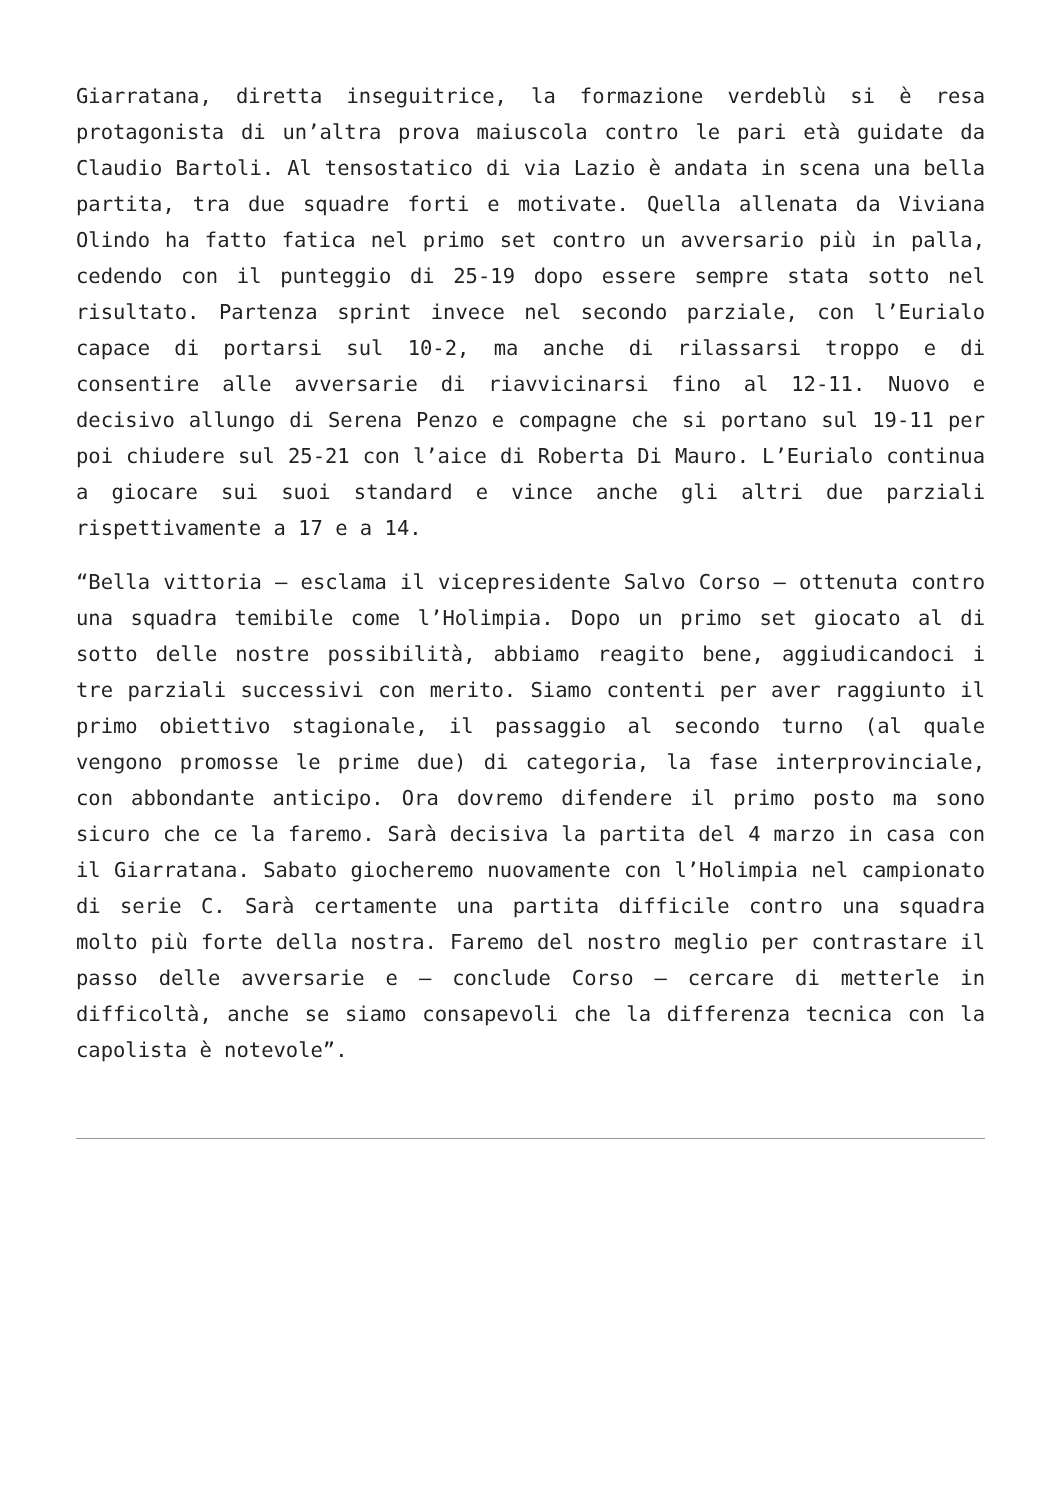Giarratana, diretta inseguitrice, la formazione verdeblù si è resa protagonista di un’altra prova maiuscola contro le pari età guidate da Claudio Bartoli. Al tensostatico di via Lazio è andata in scena una bella partita, tra due squadre forti e motivate. Quella allenata da Viviana Olindo ha fatto fatica nel primo set contro un avversario più in palla, cedendo con il punteggio di 25-19 dopo essere sempre stata sotto nel risultato. Partenza sprint invece nel secondo parziale, con l’Eurialo capace di portarsi sul 10-2, ma anche di rilassarsi troppo e di consentire alle avversarie di riavvicinarsi fino al 12-11. Nuovo e decisivo allungo di Serena Penzo e compagne che si portano sul 19-11 per poi chiudere sul 25-21 con l’aice di Roberta Di Mauro. L’Eurialo continua a giocare sui suoi standard e vince anche gli altri due parziali rispettivamente a 17 e a 14.
“Bella vittoria – esclama il vicepresidente Salvo Corso – ottenuta contro una squadra temibile come l’Holimpia. Dopo un primo set giocato al di sotto delle nostre possibilità, abbiamo reagito bene, aggiudicandoci i tre parziali successivi con merito. Siamo contenti per aver raggiunto il primo obiettivo stagionale, il passaggio al secondo turno (al quale vengono promosse le prime due) di categoria, la fase interprovinciale, con abbondante anticipo. Ora dovremo difendere il primo posto ma sono sicuro che ce la faremo. Sarà decisiva la partita del 4 marzo in casa con il Giarratana. Sabato giocheremo nuovamente con l’Holimpia nel campionato di serie C. Sarà certamente una partita difficile contro una squadra molto più forte della nostra. Faremo del nostro meglio per contrastare il passo delle avversarie e – conclude Corso – cercare di metterle in difficoltà, anche se siamo consapevoli che la differenza tecnica con la capolista è notevole”.